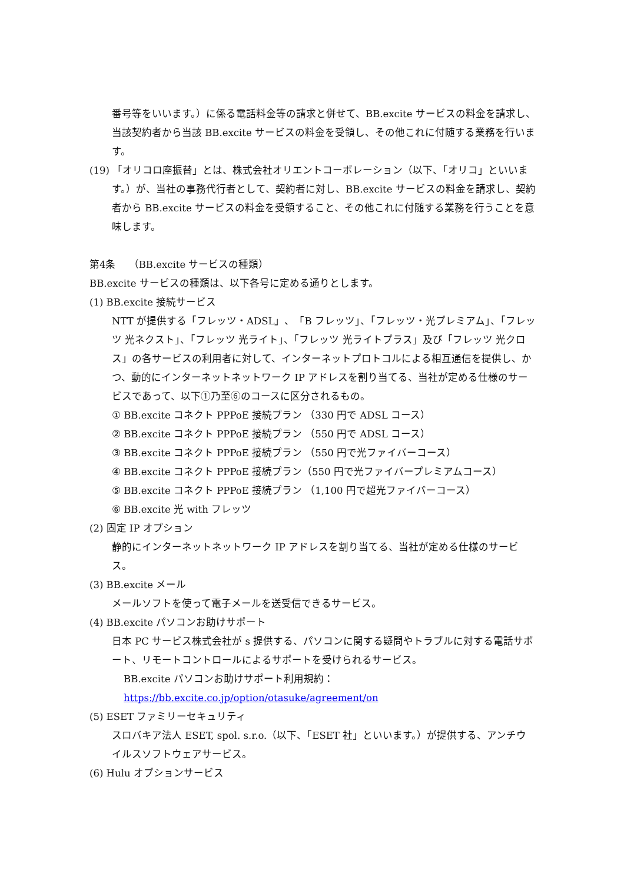番号等をいいます。）に係る電話料金等の請求と併せて、BB.excite サービスの料金を請求し、当該契約者から当該 BB.excite サービスの料金を受領し、その他これに付随する業務を行います。
(19) 「オリコロ座振替」とは、株式会社オリエントコーポレーション（以下、「オリコ」といいます。）が、当社の事務代行者として、契約者に対し、BB.excite サービスの料金を請求し、契約者から BB.excite サービスの料金を受領すること、その他これに付随する業務を行うことを意味します。
第4条　 （BB.excite サービスの種類）
BB.excite サービスの種類は、以下各号に定める通りとします。
(1) BB.excite 接続サービス
NTT が提供する「フレッツ・ADSL」、「B フレッツ」、「フレッツ・光プレミアム」、「フレッツ 光ネクスト」、「フレッツ 光ライト」、「フレッツ 光ライトプラス」及び「フレッツ 光クロス」の各サービスの利用者に対して、インターネットプロトコルによる相互通信を提供し、かつ、動的にインターネットネットワーク IP アドレスを割り当てる、当社が定める仕様のサービスであって、以下①乃至⑥のコースに区分されるもの。
① BB.excite コネクト PPPoE 接続プラン （330 円で ADSL コース）
② BB.excite コネクト PPPoE 接続プラン （550 円で ADSL コース）
③ BB.excite コネクト PPPoE 接続プラン （550 円で光ファイバーコース）
④ BB.excite コネクト PPPoE 接続プラン（550 円で光ファイバープレミアムコース）
⑤ BB.excite コネクト PPPoE 接続プラン （1,100 円で超光ファイバーコース）
⑥ BB.excite 光 with フレッツ
(2) 固定 IP オプション
静的にインターネットネットワーク IP アドレスを割り当てる、当社が定める仕様のサービス。
(3) BB.excite メール
メールソフトを使って電子メールを送受信できるサービス。
(4) BB.excite パソコンお助けサポート
日本 PC サービス株式会社が s 提供する、パソコンに関する疑問やトラブルに対する電話サポート、リモートコントロールによるサポートを受けられるサービス。
BB.excite パソコンお助けサポート利用規約：https://bb.excite.co.jp/option/otasuke/agreement/on
(5) ESET ファミリーセキュリティ
スロバキア法人 ESET, spol. s.r.o.（以下、「ESET 社」といいます。）が提供する、アンチウイルスソフトウェアサービス。
(6) Hulu オプションサービス